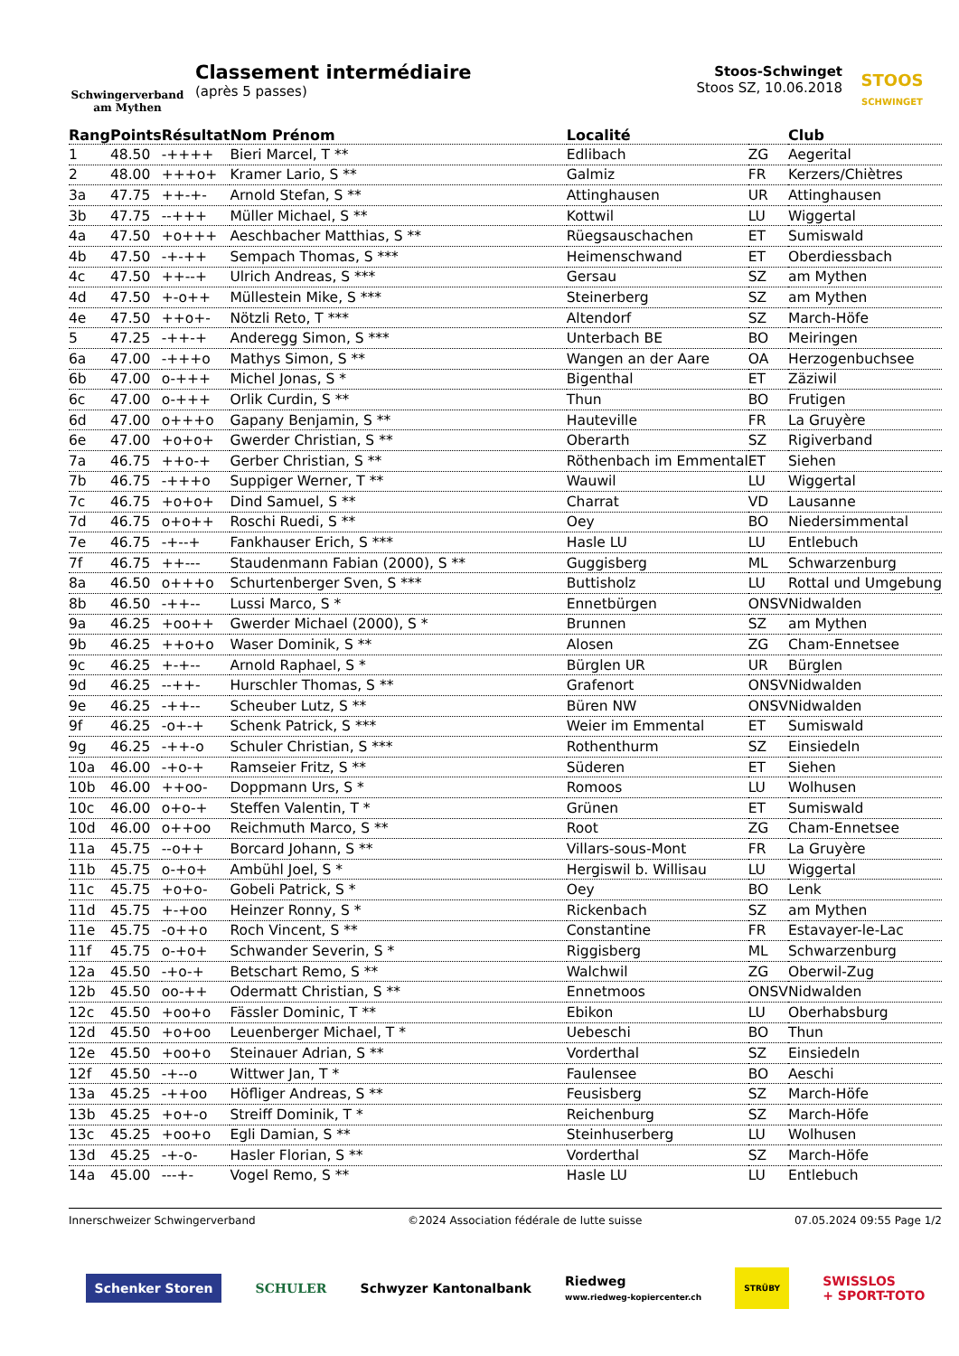Schwingerverband
am Mythen
Classement intermédiaire
(après 5 passes)
Stoos-Schwinget
Stoos SZ, 10.06.2018
STOOS
SCHWINGET
| Rang | Points | Résultat | Nom Prénom | Localité | | Club |
| --- | --- | --- | --- | --- | --- | --- |
| 1 | 48.50 | -++++ | Bieri Marcel, T ** | Edlibach | ZG | Aegerital |
| 2 | 48.00 | +++o+ | Kramer Lario, S ** | Galmiz | FR | Kerzers/Chiètres |
| 3a | 47.75 | ++-+- | Arnold Stefan, S ** | Attinghausen | UR | Attinghausen |
| 3b | 47.75 | --+++ | Müller Michael, S ** | Kottwil | LU | Wiggertal |
| 4a | 47.50 | +o+++ | Aeschbacher Matthias, S ** | Rüegsauschachen | ET | Sumiswald |
| 4b | 47.50 | -+-++ | Sempach Thomas, S *** | Heimenschwand | ET | Oberdiessbach |
| 4c | 47.50 | ++--+ | Ulrich Andreas, S *** | Gersau | SZ | am Mythen |
| 4d | 47.50 | +-o++ | Müllestein Mike, S *** | Steinerberg | SZ | am Mythen |
| 4e | 47.50 | ++o+- | Nötzli Reto, T *** | Altendorf | SZ | March-Höfe |
| 5 | 47.25 | -++-+ | Anderegg Simon, S *** | Unterbach BE | BO | Meiringen |
| 6a | 47.00 | -+++o | Mathys Simon, S ** | Wangen an der Aare | OA | Herzogenbuchsee |
| 6b | 47.00 | o-+++ | Michel Jonas, S * | Bigenthal | ET | Zäziwil |
| 6c | 47.00 | o-+++ | Orlik Curdin, S ** | Thun | BO | Frutigen |
| 6d | 47.00 | o+++o | Gapany Benjamin, S ** | Hauteville | FR | La Gruyère |
| 6e | 47.00 | +o+o+ | Gwerder Christian, S ** | Oberarth | SZ | Rigiverband |
| 7a | 46.75 | ++o-+ | Gerber Christian, S ** | Röthenbach im Emmental | ET | Siehen |
| 7b | 46.75 | -+++o | Suppiger Werner, T ** | Wauwil | LU | Wiggertal |
| 7c | 46.75 | +o+o+ | Dind Samuel, S ** | Charrat | VD | Lausanne |
| 7d | 46.75 | o+o++ | Roschi Ruedi, S ** | Oey | BO | Niedersimmental |
| 7e | 46.75 | -+--+ | Fankhauser Erich, S *** | Hasle LU | LU | Entlebuch |
| 7f | 46.75 | ++--- | Staudenmann Fabian (2000), S ** | Guggisberg | ML | Schwarzenburg |
| 8a | 46.50 | o+++o | Schurtenberger Sven, S *** | Buttisholz | LU | Rottal und Umgebung |
| 8b | 46.50 | -++-- | Lussi Marco, S * | Ennetbürgen | ONSV | Nidwalden |
| 9a | 46.25 | +oo++ | Gwerder Michael (2000), S * | Brunnen | SZ | am Mythen |
| 9b | 46.25 | ++o+o | Waser Dominik, S ** | Alosen | ZG | Cham-Ennetsee |
| 9c | 46.25 | +-+-- | Arnold Raphael, S * | Bürglen UR | UR | Bürglen |
| 9d | 46.25 | --++- | Hurschler Thomas, S ** | Grafenort | ONSV | Nidwalden |
| 9e | 46.25 | -++-- | Scheuber Lutz, S ** | Büren NW | ONSV | Nidwalden |
| 9f | 46.25 | -o+-+ | Schenk Patrick, S *** | Weier im Emmental | ET | Sumiswald |
| 9g | 46.25 | -++-o | Schuler Christian, S *** | Rothenthurm | SZ | Einsiedeln |
| 10a | 46.00 | -+o-+ | Ramseier Fritz, S ** | Süderen | ET | Siehen |
| 10b | 46.00 | ++oo- | Doppmann Urs, S * | Romoos | LU | Wolhusen |
| 10c | 46.00 | o+o-+ | Steffen Valentin, T * | Grünen | ET | Sumiswald |
| 10d | 46.00 | o++oo | Reichmuth Marco, S ** | Root | ZG | Cham-Ennetsee |
| 11a | 45.75 | --o++ | Borcard Johann, S ** | Villars-sous-Mont | FR | La Gruyère |
| 11b | 45.75 | o-+o+ | Ambühl Joel, S * | Hergiswil b. Willisau | LU | Wiggertal |
| 11c | 45.75 | +o+o- | Gobeli Patrick, S * | Oey | BO | Lenk |
| 11d | 45.75 | +-+oo | Heinzer Ronny, S * | Rickenbach | SZ | am Mythen |
| 11e | 45.75 | -o++o | Roch Vincent, S ** | Constantine | FR | Estavayer-le-Lac |
| 11f | 45.75 | o-+o+ | Schwander Severin, S * | Riggisberg | ML | Schwarzenburg |
| 12a | 45.50 | -+o-+ | Betschart Remo, S ** | Walchwil | ZG | Oberwil-Zug |
| 12b | 45.50 | oo-++ | Odermatt Christian, S ** | Ennetmoos | ONSV | Nidwalden |
| 12c | 45.50 | +oo+o | Fässler Dominic, T ** | Ebikon | LU | Oberhabsburg |
| 12d | 45.50 | +o+oo | Leuenberger Michael, T * | Uebeschi | BO | Thun |
| 12e | 45.50 | +oo+o | Steinauer Adrian, S ** | Vorderthal | SZ | Einsiedeln |
| 12f | 45.50 | -+--o | Wittwer Jan, T * | Faulensee | BO | Aeschi |
| 13a | 45.25 | -++oo | Höfliger Andreas, S ** | Feusisberg | SZ | March-Höfe |
| 13b | 45.25 | +o+-o | Streiff Dominik, T * | Reichenburg | SZ | March-Höfe |
| 13c | 45.25 | +oo+o | Egli Damian, S ** | Steinhuserberg | LU | Wolhusen |
| 13d | 45.25 | -+-o- | Hasler Florian, S ** | Vorderthal | SZ | March-Höfe |
| 14a | 45.00 | ---+- | Vogel Remo, S ** | Hasle LU | LU | Entlebuch |
Innerschweizer Schwingerverband ©2024 Association fédérale de lutte suisse 07.05.2024 09:55 Page 1/2
Schenker Storen SCHULER Schwyzer Kantonalbank Riedweg
www.riedweg-kopiercenter.ch STRÜBY SWISSLOS
+ SPORT-TOTO